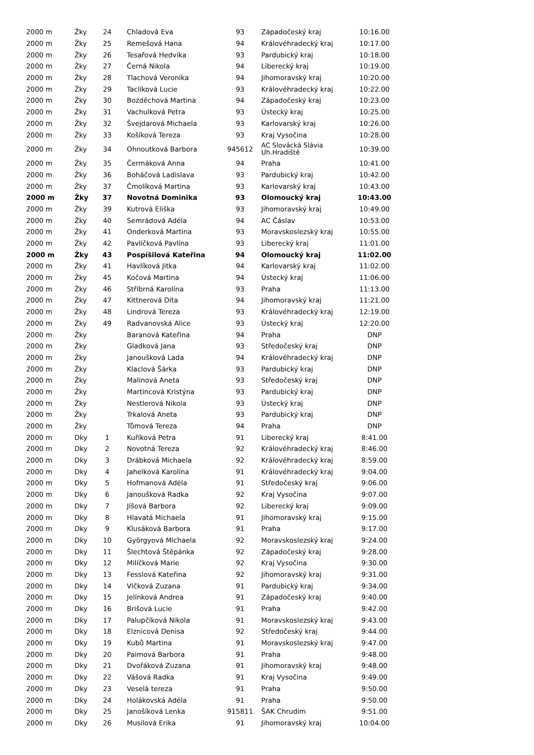| 2000 m | Žky | 24 | Chladová Eva | 93 | Západočeský kraj | 10:16.00 |
| 2000 m | Žky | 25 | Remešová Hana | 94 | Královéhradecký kraj | 10:17.00 |
| 2000 m | Žky | 26 | Tesařová Hedvika | 93 | Pardubický kraj | 10:18.00 |
| 2000 m | Žky | 27 | Černá Nikola | 94 | Liberecký kraj | 10:19.00 |
| 2000 m | Žky | 28 | Tlachová Veronika | 94 | Jihomoravský kraj | 10:20.00 |
| 2000 m | Žky | 29 | Taclíková Lucie | 93 | Královéhradecký kraj | 10:22.00 |
| 2000 m | Žky | 30 | Bozděchová Martina | 94 | Západočeský kraj | 10:23.00 |
| 2000 m | Žky | 31 | Vachulková Petra | 93 | Ústecký kraj | 10:25.00 |
| 2000 m | Žky | 32 | Švejdarová Michaela | 93 | Karlovarský kraj | 10:26.00 |
| 2000 m | Žky | 33 | Košíková Tereza | 93 | Kraj Vysočina | 10:28.00 |
| 2000 m | Žky | 34 | Ohnoutková Barbora | 945612 | AC Slovácká Slávia Uh.Hradiště | 10:39.00 |
| 2000 m | Žky | 35 | Čermáková Anna | 94 | Praha | 10:41.00 |
| 2000 m | Žky | 36 | Boháčová Ladislava | 93 | Pardubický kraj | 10:42.00 |
| 2000 m | Žky | 37 | Čmolíková Martina | 93 | Karlovarský kraj | 10:43.00 |
| 2000 m | Žky | 37 | Novotná Dominika | 93 | Olomoucký kraj | 10:43.00 |
| 2000 m | Žky | 39 | Kutrová Eliška | 93 | Jihomoravský kraj | 10:49.00 |
| 2000 m | Žky | 40 | Semrádová Adéla | 94 | AC Čáslav | 10:53.00 |
| 2000 m | Žky | 41 | Onderková Martina | 93 | Moravskoslezský kraj | 10:55.00 |
| 2000 m | Žky | 42 | Pavlíčková Pavlína | 93 | Liberecký kraj | 11:01.00 |
| 2000 m | Žky | 43 | Pospíšilová Kateřina | 94 | Olomoucký kraj | 11:02.00 |
| 2000 m | Žky | 41 | Havlíková Jitka | 94 | Karlovarský kraj | 11:02.00 |
| 2000 m | Žky | 45 | Kočová Martina | 94 | Ústecký kraj | 11:06.00 |
| 2000 m | Žky | 46 | Stříbrná Karolína | 93 | Praha | 11:13.00 |
| 2000 m | Žky | 47 | Kittnerová Dita | 94 | Jihomoravský kraj | 11:21.00 |
| 2000 m | Žky | 48 | Lindrová Tereza | 93 | Královéhradecký kraj | 12:19.00 |
| 2000 m | Žky | 49 | Radvanovská Alice | 93 | Ústecký kraj | 12:20.00 |
| 2000 m | Žky | | Baranová Kateřina | 94 | Praha | DNP |
| 2000 m | Žky | | Gladková Jana | 93 | Středočeský kraj | DNP |
| 2000 m | Žky | | Janoušková Lada | 94 | Královéhradecký kraj | DNP |
| 2000 m | Žky | | Klaclová Šárka | 93 | Pardubický kraj | DNP |
| 2000 m | Žky | | Malinová Aneta | 93 | Středočeský kraj | DNP |
| 2000 m | Žky | | Martincová Kristýna | 93 | Pardubický kraj | DNP |
| 2000 m | Žky | | Nestlerová Nikola | 93 | Ústecký kraj | DNP |
| 2000 m | Žky | | Trkalová Aneta | 93 | Pardubický kraj | DNP |
| 2000 m | Žky | | Tůmová Tereza | 94 | Praha | DNP |
| 2000 m | Dky | 1 | Kuříková Petra | 91 | Liberecký kraj | 8:41.00 |
| 2000 m | Dky | 2 | Novotná Tereza | 92 | Královéhradecký kraj | 8:46.00 |
| 2000 m | Dky | 3 | Drábková Michaela | 92 | Královéhradecký kraj | 8:59.00 |
| 2000 m | Dky | 4 | Jahelková Karolína | 91 | Královéhradecký kraj | 9:04.00 |
| 2000 m | Dky | 5 | Hofmanová Adéla | 91 | Středočeský kraj | 9:06.00 |
| 2000 m | Dky | 6 | Janoušková Radka | 92 | Kraj Vysočina | 9:07.00 |
| 2000 m | Dky | 7 | Jíšová Barbora | 92 | Liberecký kraj | 9:09.00 |
| 2000 m | Dky | 8 | Hlavatá Michaela | 91 | Jihomoravský kraj | 9:15.00 |
| 2000 m | Dky | 9 | Klusáková Barbora | 91 | Praha | 9:17.00 |
| 2000 m | Dky | 10 | Györgyová Michaela | 92 | Moravskoslezský kraj | 9:24.00 |
| 2000 m | Dky | 11 | Šlechtová Štěpánka | 92 | Západočeský kraj | 9:28.00 |
| 2000 m | Dky | 12 | Milíčková Marie | 92 | Kraj Vysočina | 9:30.00 |
| 2000 m | Dky | 13 | Fesslová Kateřina | 92 | Jihomoravský kraj | 9:31.00 |
| 2000 m | Dky | 14 | Vlčková Zuzana | 91 | Pardubický kraj | 9:34.00 |
| 2000 m | Dky | 15 | Jelínková Andrea | 91 | Západočeský kraj | 9:40.00 |
| 2000 m | Dky | 16 | Brišová Lucie | 91 | Praha | 9:42.00 |
| 2000 m | Dky | 17 | Palupčíková Nikola | 91 | Moravskoslezský kraj | 9:43.00 |
| 2000 m | Dky | 18 | Elznicová Denisa | 92 | Středočeský kraj | 9:44.00 |
| 2000 m | Dky | 19 | Kubů Martina | 91 | Moravskoslezský kraj | 9:47.00 |
| 2000 m | Dky | 20 | Paimová Barbora | 91 | Praha | 9:48.00 |
| 2000 m | Dky | 21 | Dvořáková Zuzana | 91 | Jihomoravský kraj | 9:48.00 |
| 2000 m | Dky | 22 | Vášová Radka | 91 | Kraj Vysočina | 9:49.00 |
| 2000 m | Dky | 23 | Veselá tereza | 91 | Praha | 9:50.00 |
| 2000 m | Dky | 24 | Holákovská Adéla | 91 | Praha | 9:50.00 |
| 2000 m | Dky | 25 | Janošíková Lenka | 915811 | ŠAK Chrudim | 9:51.00 |
| 2000 m | Dky | 26 | Musilová Erika | 91 | Jihomoravský kraj | 10:04.00 |